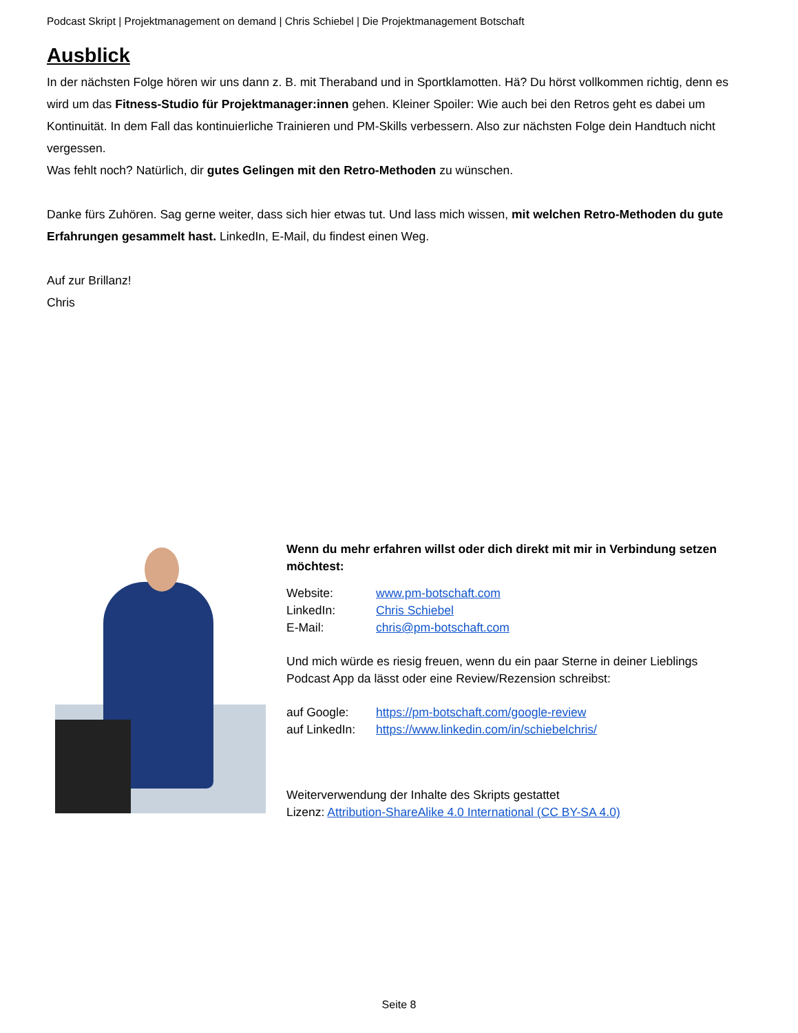Podcast Skript | Projektmanagement on demand | Chris Schiebel | Die Projektmanagement Botschaft
Ausblick
In der nächsten Folge hören wir uns dann z. B. mit Theraband und in Sportklamotten. Hä? Du hörst vollkommen richtig, denn es wird um das Fitness-Studio für Projektmanager:innen gehen. Kleiner Spoiler: Wie auch bei den Retros geht es dabei um Kontinuität. In dem Fall das kontinuierliche Trainieren und PM-Skills verbessern. Also zur nächsten Folge dein Handtuch nicht vergessen.
Was fehlt noch? Natürlich, dir gutes Gelingen mit den Retro-Methoden zu wünschen.
Danke fürs Zuhören. Sag gerne weiter, dass sich hier etwas tut. Und lass mich wissen, mit welchen Retro-Methoden du gute Erfahrungen gesammelt hast. LinkedIn, E-Mail, du findest einen Weg.
Auf zur Brillanz!
Chris
Wenn du mehr erfahren willst oder dich direkt mit mir in Verbindung setzen möchtest:
Website: www.pm-botschaft.com
LinkedIn: Chris Schiebel
E-Mail: chris@pm-botschaft.com
Und mich würde es riesig freuen, wenn du ein paar Sterne in deiner Lieblings Podcast App da lässt oder eine Review/Rezension schreibst:
auf Google: https://pm-botschaft.com/google-review
auf LinkedIn: https://www.linkedin.com/in/schiebelchris/
Weiterverwendung der Inhalte des Skripts gestattet
Lizenz: Attribution-ShareAlike 4.0 International (CC BY-SA 4.0)
Seite 8